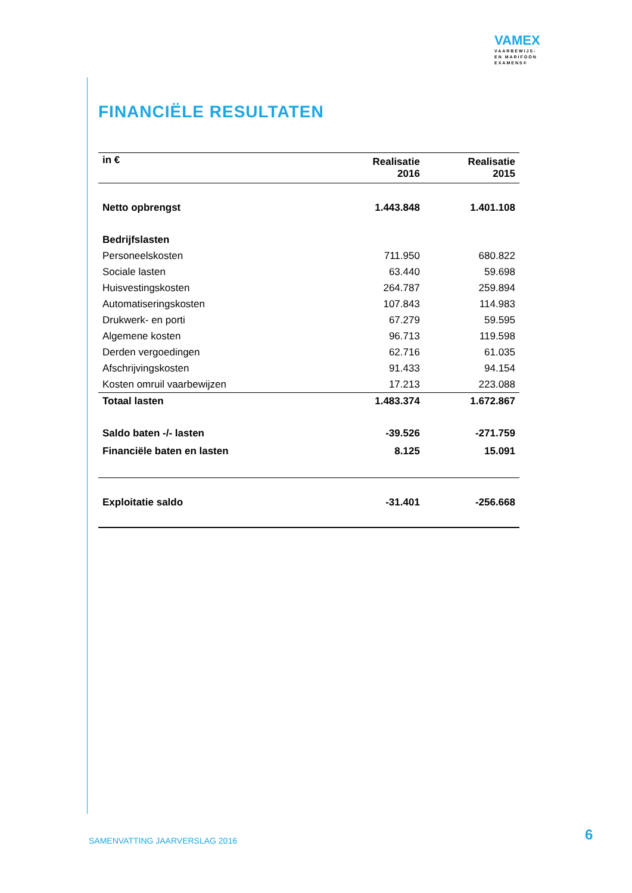VAMEX
VAARBEWIJS-
EN MARIFOON
EXAMENS®
FINANCIËLE RESULTATEN
| in € | Realisatie 2016 | Realisatie 2015 |
| --- | --- | --- |
| Netto opbrengst | 1.443.848 | 1.401.108 |
| Bedrijfslasten | | |
| Personeelskosten | 711.950 | 680.822 |
| Sociale lasten | 63.440 | 59.698 |
| Huisvestingskosten | 264.787 | 259.894 |
| Automatiseringskosten | 107.843 | 114.983 |
| Drukwerk- en porti | 67.279 | 59.595 |
| Algemene kosten | 96.713 | 119.598 |
| Derden vergoedingen | 62.716 | 61.035 |
| Afschrijvingskosten | 91.433 | 94.154 |
| Kosten omruil vaarbewijzen | 17.213 | 223.088 |
| Totaal lasten | 1.483.374 | 1.672.867 |
| Saldo baten -/- lasten | -39.526 | -271.759 |
| Financiële baten en lasten | 8.125 | 15.091 |
| Exploitatie saldo | -31.401 | -256.668 |
SAMENVATTING JAARVERSLAG 2016 6